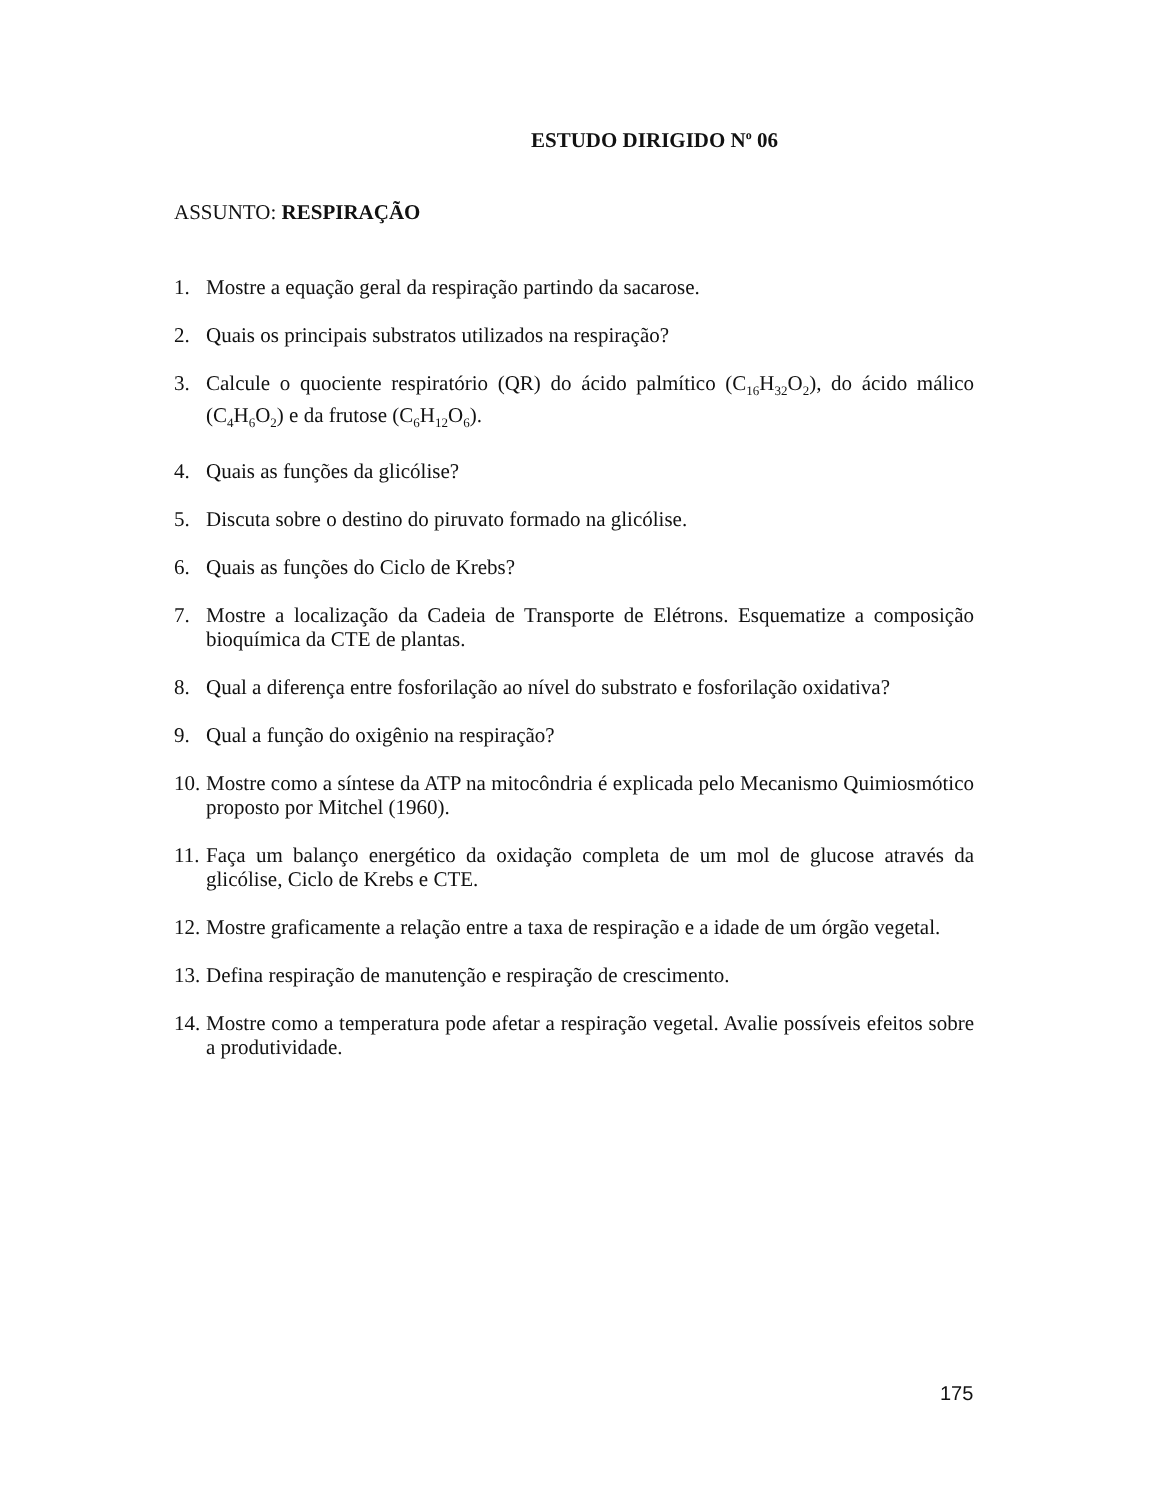ESTUDO DIRIGIDO N<sup>o</sup> 06
ASSUNTO: RESPIRAÇÃO
1. Mostre a equação geral da respiração partindo da sacarose.
2. Quais os principais substratos utilizados na respiração?
3. Calcule o quociente respiratório (QR) do ácido palmítico (C<sub>16</sub>H<sub>32</sub>O<sub>2</sub>), do ácido málico (C<sub>4</sub>H<sub>6</sub>O<sub>2</sub>) e da frutose (C<sub>6</sub>H<sub>12</sub>O<sub>6</sub>).
4. Quais as funções da glicólise?
5. Discuta sobre o destino do piruvato formado na glicólise.
6. Quais as funções do Ciclo de Krebs?
7. Mostre a localização da Cadeia de Transporte de Elétrons. Esquematize a composição bioquímica da CTE de plantas.
8. Qual a diferença entre fosforilação ao nível do substrato e fosforilação oxidativa?
9. Qual a função do oxigênio na respiração?
10. Mostre como a síntese da ATP na mitocôndria é explicada pelo Mecanismo Quimiosmótico proposto por Mitchel (1960).
11. Faça um balanço energético da oxidação completa de um mol de glucose através da glicólise, Ciclo de Krebs e CTE.
12. Mostre graficamente a relação entre a taxa de respiração e a idade de um órgão vegetal.
13. Defina respiração de manutenção e respiração de crescimento.
14. Mostre como a temperatura pode afetar a respiração vegetal. Avalie possíveis efeitos sobre a produtividade.
175